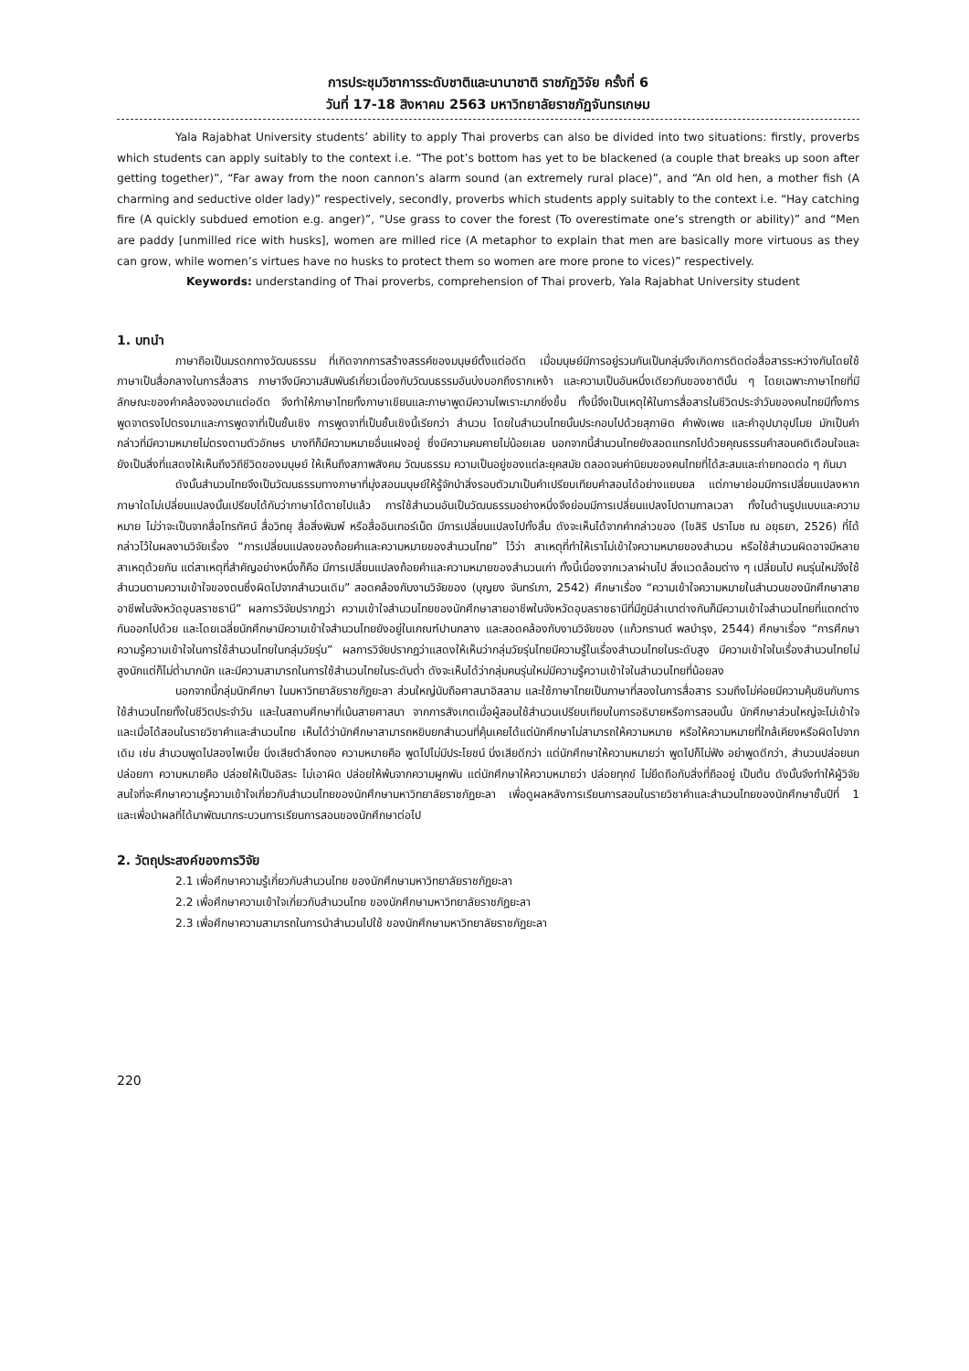การประชุมวิชาการระดับชาติและนานาชาติ ราชภัฏวิจัย ครั้งที่ 6
วันที่ 17-18 สิงหาคม 2563 มหาวิทยาลัยราชภัฏจันทรเกษม
Yala Rajabhat University students’ ability to apply Thai proverbs can also be divided into two situations: firstly, proverbs which students can apply suitably to the context i.e. “The pot’s bottom has yet to be blackened (a couple that breaks up soon after getting together)”, “Far away from the noon cannon’s alarm sound (an extremely rural place)”, and “An old hen, a mother fish (A charming and seductive older lady)” respectively, secondly, proverbs which students apply suitably to the context i.e. “Hay catching fire (A quickly subdued emotion e.g. anger)”, “Use grass to cover the forest (To overestimate one’s strength or ability)” and “Men are paddy [unmilled rice with husks], women are milled rice (A metaphor to explain that men are basically more virtuous as they can grow, while women’s virtues have no husks to protect them so women are more prone to vices)” respectively.
Keywords: understanding of Thai proverbs, comprehension of Thai proverb, Yala Rajabhat University student
1. บทนำ
ภาษาถือเป็นมรดกทางวัฒนธรรม ที่เกิดจากการสร้างสรรค์ของมนุษย์ตั้งแต่อดีต เมื่อมนุษย์มีการอยู่รวมกันเป็นกลุ่มจึงเกิดการติดต่อสื่อสารระหว่างกันโดยใช้ภาษาเป็นสื่อกลางในการสื่อสาร ภาษาจึงมีความสัมพันธ์เกี่ยวเนื่องกับวัฒนธรรมอันบ่งบอกถึงรากเหง้า และความเป็นอันหนึ่งเดียวกันของชาตินั้น ๆ โดยเฉพาะภาษาไทยที่มีลักษณะของคำคล้องจองมาแต่อดีต จึงทำให้ภาษาไทยทั้งภาษาเขียนและภาษาพูดมีความไพเราะมากยิ่งขึ้น ทั้งนี้จึงเป็นเหตุให้ในการสื่อสารในชีวิตประจำวันของคนไทยมีทั้งการพูดจาตรงไปตรงมาและการพูดจาที่เป็นชั้นเชิง การพูดจาที่เป็นชั้นเชิงนี้เรียกว่า สำนวน โดยในสำนวนไทยนั้นประกอบไปด้วยสุภาษิต คำพังเพย และคำอุปมาอุปไมย มักเป็นคำกล่าวที่มีความหมายไม่ตรงตามตัวอักษร บางทีก็มีความหมายอื่นแฝงอยู่ ซึ่งมีความคมคายไม่น้อยเลย นอกจากนี้สำนวนไทยยังสอดแทรกไปด้วยคุณธรรมคำสอนคติเตือนใจและยังเป็นสิ่งที่แสดงให้เห็นถึงวิถีชีวิตของมนุษย์ ให้เห็นถึงสภาพสังคม วัฒนธรรม ความเป็นอยู่ของแต่ละยุคสมัย ตลอดจนค่านิยมของคนไทยที่ได้สะสมและถ่ายทอดต่อ ๆ กันมา
ดังนั้นสำนวนไทยจึงเป็นวัฒนธรรมทางภาษาที่มุ่งสอนมนุษย์ให้รู้จักนำสิ่งรอบตัวมาเป็นคำเปรียบเทียบคำสอนได้อย่างแยบยล แต่ภาษาย่อมมีการเปลี่ยนแปลงหากภาษาใดไม่เปลี่ยนแปลงนั้นเปรียบได้กับว่าภาษาได้ตายไปแล้ว การใช้สำนวนอันเป็นวัฒนธรรมอย่างหนึ่งจึงย่อมมีการเปลี่ยนแปลงไปตามกาลเวลา ทั้งในด้านรูปแบบและความหมาย ไม่ว่าจะเป็นจากสื่อโทรทัศน์ สื่อวิทยุ สื่อสิ่งพิมพ์ หรือสื่ออินเทอร์เน็ต มีการเปลี่ยนแปลงไปทั้งสิ้น ดังจะเห็นได้จากคำกล่าวของ (ไขสิริ ปราโมช ณ อยุธยา, 2526) ที่ได้กล่าวไว้ในผลงานวิจัยเรื่อง “การเปลี่ยนแปลงของถ้อยคำและความหมายของสำนวนไทย” ไว้ว่า สาเหตุที่ทำให้เราไม่เข้าใจความหมายของสำนวน หรือใช้สำนวนผิดอาจมีหลายสาเหตุด้วยกัน แต่สาเหตุที่สำคัญอย่างหนึ่งก็คือ มีการเปลี่ยนแปลงถ้อยคำและความหมายของสำนวนเก่า ทั้งนี้เนื่องจากเวลาผ่านไป สิ่งแวดล้อมต่าง ๆ เปลี่ยนไป คนรุ่นใหม่จึงใช้สำนวนตามความเข้าใจของตนซึ่งผิดไปจากสำนวนเดิม” สอดคล้องกับงานวิจัยของ (บุญยง จันทร์เภา, 2542) ศึกษาเรื่อง “ความเข้าใจความหมายในสำนวนของนักศึกษาสายอาชีพในจังหวัดอุบลราชธานี” ผลการวิจัยปรากฏว่า ความเข้าใจสำนวนไทยของนักศึกษาสายอาชีพในจังหวัดอุบลราชธานีที่มีภูมิลำเนาต่างกันก็มีความเข้าใจสำนวนไทยที่แตกต่างกันออกไปด้วย และโดยเฉลี่ยนักศึกษามีความเข้าใจสำนวนไทยยังอยู่ในเกณฑ์ปานกลาง และสอดคล้องกับงานวิจัยของ (แก้วกรานต์ พลบำรุง, 2544) ศึกษาเรื่อง “การศึกษาความรู้ความเข้าใจในการใช้สำนวนไทยในกลุ่มวัยรุ่น” ผลการวิจัยปรากฏว่าแสดงให้เห็นว่ากลุ่มวัยรุ่นไทยมีความรู้ในเรื่องสำนวนไทยในระดับสูง มีความเข้าใจในเรื่องสำนวนไทยไม่สูงนักแต่ก็ไม่ต่ำมากนัก และมีความสามารถในการใช้สำนวนไทยในระดับต่ำ ดังจะเห็นได้ว่ากลุ่มคนรุ่นใหม่มีความรู้ความเข้าใจในสำนวนไทยที่น้อยลง
นอกจากนี้กลุ่มนักศึกษา ในมหาวิทยาลัยราชภัฏยะลา ส่วนใหญ่นับถือศาสนาอิสลาม และใช้ภาษาไทยเป็นภาษาที่สองในการสื่อสาร รวมถึงไม่ค่อยมีความคุ้นชินกับการใช้สำนวนไทยทั้งในชีวิตประจำวัน และในสถานศึกษาที่เน้นสายศาสนา จากการสังเกตเมื่อผู้สอนใช้สำนวนเปรียบเทียบในการอธิบายหรือการสอนนั้น นักศึกษาส่วนใหญ่จะไม่เข้าใจ และเมื่อได้สอนในรายวิชาคำและสำนวนไทย เห็นได้ว่านักศึกษาสามารถหยิบยกสำนวนที่คุ้นเคยได้แต่นักศึกษาไม่สามารถให้ความหมาย หรือให้ความหมายที่ใกล้เคียงหรือผิดไปจากเดิม เช่น สำนวนพูดไปสองไพเบี้ย นิ่งเสียตำลึงทอง ความหมายคือ พูดไปไม่มีประโยชน์ นิ่งเสียดีกว่า แต่นักศึกษาให้ความหมายว่า พูดไปก็ไม่ฟัง อย่าพูดดีกว่า, สำนวนปล่อยนกปล่อยกา ความหมายคือ ปล่อยให้เป็นอิสระ ไม่เอาผิด ปล่อยให้พ้นจากความผูกพัน แต่นักศึกษาให้ความหมายว่า ปล่อยทุกข์ ไม่ยึดถือกับสิ่งที่ถืออยู่ เป็นต้น ดังนั้นจึงทำให้ผู้วิจัยสนใจที่จะศึกษาความรู้ความเข้าใจเกี่ยวกับสำนวนไทยของนักศึกษามหาวิทยาลัยราชภัฏยะลา เพื่อดูผลหลังการเรียนการสอนในรายวิชาคำและสำนวนไทยของนักศึกษาชั้นปีที่ 1 และเพื่อนำผลที่ได้มาพัฒนากระบวนการเรียนการสอนของนักศึกษาต่อไป
2. วัตถุประสงค์ของการวิจัย
2.1 เพื่อศึกษาความรู้เกี่ยวกับสำนวนไทย ของนักศึกษามหาวิทยาลัยราชภัฏยะลา
2.2 เพื่อศึกษาความเข้าใจเกี่ยวกับสำนวนไทย ของนักศึกษามหาวิทยาลัยราชภัฏยะลา
2.3 เพื่อศึกษาความสามารถในการนำสำนวนไปใช้ ของนักศึกษามหาวิทยาลัยราชภัฏยะลา
220